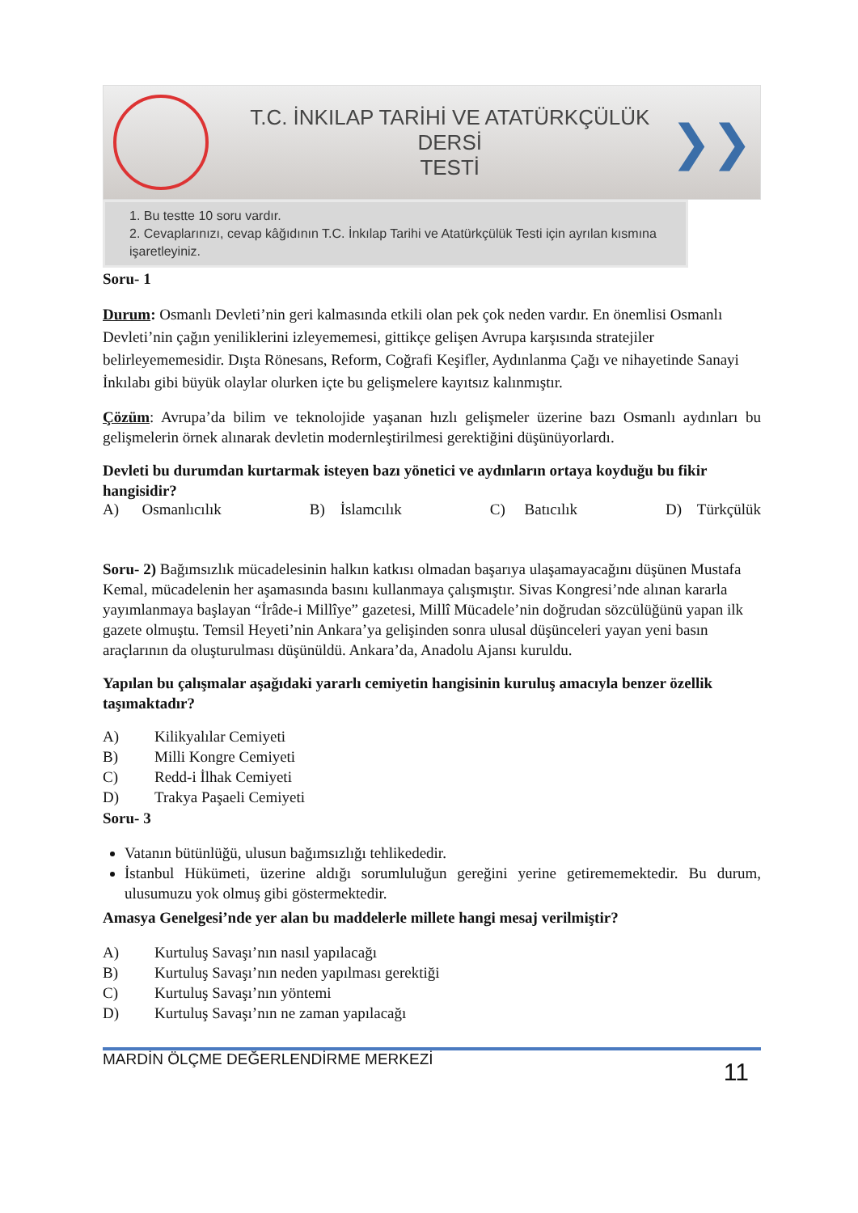T.C. İNKILAP TARİHİ VE ATATÜRKÇÜLÜK DERSİ
TESTİ
❯❯
1. Bu testte 10 soru vardır.
2. Cevaplarınızı, cevap kâğıdının T.C. İnkılap Tarihi ve Atatürkçülük Testi için ayrılan kısmına işaretleyiniz.
Soru- 1
Durum: Osmanlı Devleti’nin geri kalmasında etkili olan pek çok neden vardır. En önemlisi Osmanlı Devleti’nin çağın yeniliklerini izleyememesi, gittikçe gelişen Avrupa karşısında stratejiler belirleyememesidir. Dışta Rönesans, Reform, Coğrafi Keşifler, Aydınlanma Çağı ve nihayetinde Sanayi İnkılabı gibi büyük olaylar olurken içte bu gelişmelere kayıtsız kalınmıştır.
Çözüm: Avrupa’da bilim ve teknolojide yaşanan hızlı gelişmeler üzerine bazı Osmanlı aydınları bu gelişmelerin örnek alınarak devletin modernleştirilmesi gerektiğini düşünüyorlardı.
Devleti bu durumdan kurtarmak isteyen bazı yönetici ve aydınların ortaya koyduğu bu fikir hangisidir?
A) Osmanlıcılık B) İslamcılık C) Batıcılık D) Türkçülük
Soru- 2) Bağımsızlık mücadelesinin halkın katkısı olmadan başarıya ulaşamayacağını düşünen Mustafa Kemal, mücadelenin her aşamasında basını kullanmaya çalışmıştır. Sivas Kongresi’nde alınan kararla yayımlanmaya başlayan “İrâde-i Millîye” gazetesi, Millî Mücadele’nin doğrudan sözcülüğünü yapan ilk gazete olmuştu. Temsil Heyeti’nin Ankara’ya gelişinden sonra ulusal düşünceleri yayan yeni basın araçlarının da oluşturulması düşünüldü. Ankara’da, Anadolu Ajansı kuruldu.
Yapılan bu çalışmalar aşağıdaki yararlı cemiyetin hangisinin kuruluş amacıyla benzer özellik taşımaktadır?
A) Kilikyalılar Cemiyeti
B) Milli Kongre Cemiyeti
C) Redd-i İlhak Cemiyeti
D) Trakya Paşaeli Cemiyeti
Soru- 3
Vatanın bütünlüğü, ulusun bağımsızlığı tehlikededir.
İstanbul Hükümeti, üzerine aldığı sorumluluğun gereğini yerine getirememektedir. Bu durum, ulusumuzu yok olmuş gibi göstermektedir.
Amasya Genelgesi’nde yer alan bu maddelerle millete hangi mesaj verilmiştir?
A) Kurtuluş Savaşı’nın nasıl yapılacağı
B) Kurtuluş Savaşı’nın neden yapılması gerektiği
C) Kurtuluş Savaşı’nın yöntemi
D) Kurtuluş Savaşı’nın ne zaman yapılacağı
MARDİN ÖLÇME DEĞERLENDİRME MERKEZİ 11